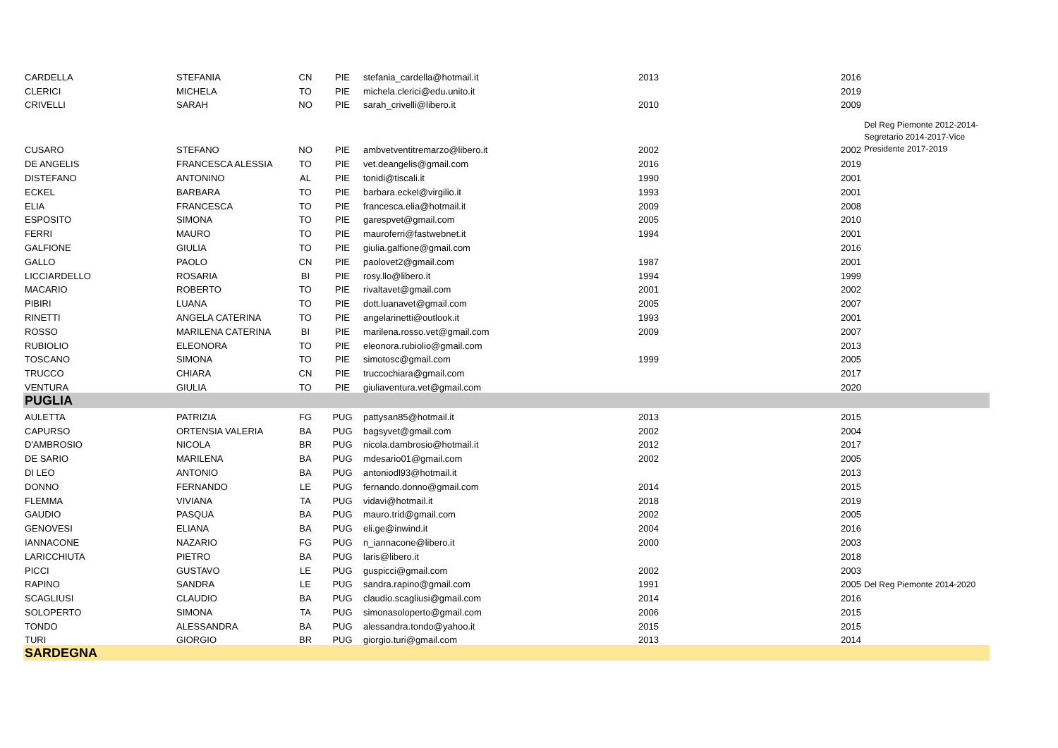| CARDELLA | STEFANIA | CN | PIE | stefania_cardella@hotmail.it | 2013 | 2016 | |
| CLERICI | MICHELA | TO | PIE | michela.clerici@edu.unito.it | | 2019 | |
| CRIVELLI | SARAH | NO | PIE | sarah_crivelli@libero.it | 2010 | 2009 | |
| CUSARO | STEFANO | NO | PIE | ambvetventitremarzo@libero.it | 2002 | 2002 | Del Reg Piemonte 2012-2014-Segretario 2014-2017-Vice Presidente 2017-2019 |
| DE ANGELIS | FRANCESCA ALESSIA | TO | PIE | vet.deangelis@gmail.com | 2016 | 2019 | |
| DISTEFANO | ANTONINO | AL | PIE | tonidi@tiscali.it | 1990 | 2001 | |
| ECKEL | BARBARA | TO | PIE | barbara.eckel@virgilio.it | 1993 | 2001 | |
| ELIA | FRANCESCA | TO | PIE | francesca.elia@hotmail.it | 2009 | 2008 | |
| ESPOSITO | SIMONA | TO | PIE | garespvet@gmail.com | 2005 | 2010 | |
| FERRI | MAURO | TO | PIE | mauroferri@fastwebnet.it | 1994 | 2001 | |
| GALFIONE | GIULIA | TO | PIE | giulia.galfione@gmail.com | | 2016 | |
| GALLO | PAOLO | CN | PIE | paolovet2@gmail.com | 1987 | 2001 | |
| LICCIARDELLO | ROSARIA | BI | PIE | rosy.llo@libero.it | 1994 | 1999 | |
| MACARIO | ROBERTO | TO | PIE | rivaltavet@gmail.com | 2001 | 2002 | |
| PIBIRI | LUANA | TO | PIE | dott.luanavet@gmail.com | 2005 | 2007 | |
| RINETTI | ANGELA CATERINA | TO | PIE | angelarinetti@outlook.it | 1993 | 2001 | |
| ROSSO | MARILENA CATERINA | BI | PIE | marilena.rosso.vet@gmail.com | 2009 | 2007 | |
| RUBIOLIO | ELEONORA | TO | PIE | eleonora.rubiolio@gmail.com | | 2013 | |
| TOSCANO | SIMONA | TO | PIE | simotosc@gmail.com | 1999 | 2005 | |
| TRUCCO | CHIARA | CN | PIE | truccochiara@gmail.com | | 2017 | |
| VENTURA | GIULIA | TO | PIE | giuliaventura.vet@gmail.com | | 2020 | |
| PUGLIA | | | | | | | |
| AULETTA | PATRIZIA | FG | PUG | pattysan85@hotmail.it | 2013 | 2015 | |
| CAPURSO | ORTENSIA VALERIA | BA | PUG | bagsyvet@gmail.com | 2002 | 2004 | |
| D'AMBROSIO | NICOLA | BR | PUG | nicola.dambrosio@hotmail.it | 2012 | 2017 | |
| DE SARIO | MARILENA | BA | PUG | mdesario01@gmail.com | 2002 | 2005 | |
| DI LEO | ANTONIO | BA | PUG | antoniodl93@hotmail.it | | 2013 | |
| DONNO | FERNANDO | LE | PUG | fernando.donno@gmail.com | 2014 | 2015 | |
| FLEMMA | VIVIANA | TA | PUG | vidavi@hotmail.it | 2018 | 2019 | |
| GAUDIO | PASQUA | BA | PUG | mauro.trid@gmail.com | 2002 | 2005 | |
| GENOVESI | ELIANA | BA | PUG | eli.ge@inwind.it | 2004 | 2016 | |
| IANNACONE | NAZARIO | FG | PUG | n_iannacone@libero.it | 2000 | 2003 | |
| LARICCHIUTA | PIETRO | BA | PUG | laris@libero.it | | 2018 | |
| PICCI | GUSTAVO | LE | PUG | guspicci@gmail.com | 2002 | 2003 | |
| RAPINO | SANDRA | LE | PUG | sandra.rapino@gmail.com | 1991 | 2005 | Del Reg Piemonte 2014-2020 |
| SCAGLIUSI | CLAUDIO | BA | PUG | claudio.scagliusi@gmail.com | 2014 | 2016 | |
| SOLOPERTO | SIMONA | TA | PUG | simonasoloperto@gmail.com | 2006 | 2015 | |
| TONDO | ALESSANDRA | BA | PUG | alessandra.tondo@yahoo.it | 2015 | 2015 | |
| TURI | GIORGIO | BR | PUG | giorgio.turi@gmail.com | 2013 | 2014 | |
| SARDEGNA | | | | | | | |